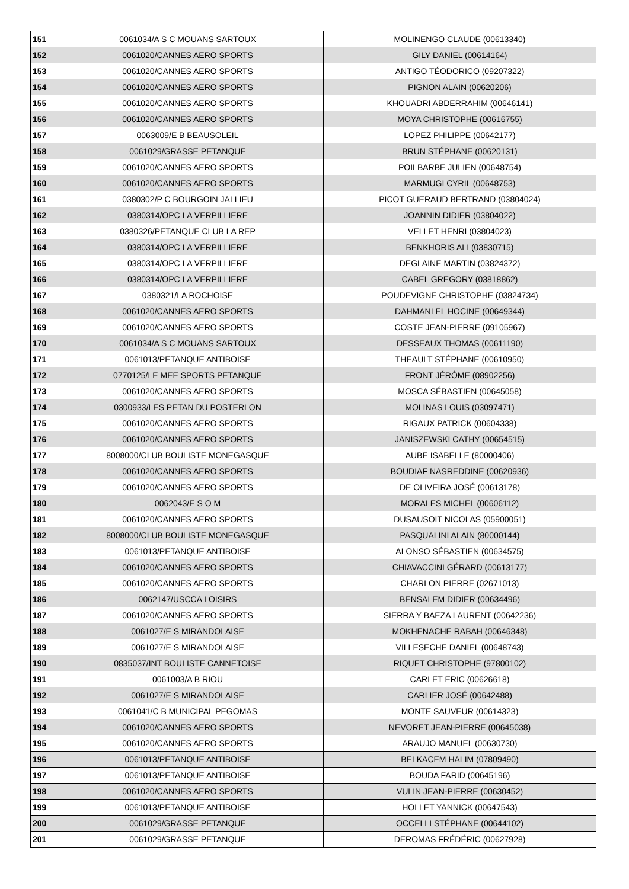| 151 | 0061034/A S C MOUANS SARTOUX | MOLINENGO CLAUDE (00613340) |
| 152 | 0061020/CANNES AERO SPORTS | GILY DANIEL (00614164) |
| 153 | 0061020/CANNES AERO SPORTS | ANTIGO TÉODORICO (09207322) |
| 154 | 0061020/CANNES AERO SPORTS | PIGNON ALAIN (00620206) |
| 155 | 0061020/CANNES AERO SPORTS | KHOUADRI ABDERRAHIM (00646141) |
| 156 | 0061020/CANNES AERO SPORTS | MOYA CHRISTOPHE (00616755) |
| 157 | 0063009/E B BEAUSOLEIL | LOPEZ PHILIPPE (00642177) |
| 158 | 0061029/GRASSE PETANQUE | BRUN STÉPHANE (00620131) |
| 159 | 0061020/CANNES AERO SPORTS | POILBARBE JULIEN (00648754) |
| 160 | 0061020/CANNES AERO SPORTS | MARMUGI CYRIL (00648753) |
| 161 | 0380302/P C BOURGOIN JALLIEU | PICOT GUERAUD BERTRAND (03804024) |
| 162 | 0380314/OPC LA VERPILLIERE | JOANNIN DIDIER (03804022) |
| 163 | 0380326/PETANQUE CLUB LA REP | VELLET HENRI (03804023) |
| 164 | 0380314/OPC LA VERPILLIERE | BENKHORIS ALI (03830715) |
| 165 | 0380314/OPC LA VERPILLIERE | DEGLAINE MARTIN (03824372) |
| 166 | 0380314/OPC LA VERPILLIERE | CABEL GREGORY (03818862) |
| 167 | 0380321/LA ROCHOISE | POUDEVIGNE CHRISTOPHE (03824734) |
| 168 | 0061020/CANNES AERO SPORTS | DAHMANI EL HOCINE (00649344) |
| 169 | 0061020/CANNES AERO SPORTS | COSTE JEAN-PIERRE (09105967) |
| 170 | 0061034/A S C MOUANS SARTOUX | DESSEAUX THOMAS (00611190) |
| 171 | 0061013/PETANQUE ANTIBOISE | THEAULT STÉPHANE (00610950) |
| 172 | 0770125/LE MEE SPORTS PETANQUE | FRONT JÉRÔME (08902256) |
| 173 | 0061020/CANNES AERO SPORTS | MOSCA SÉBASTIEN (00645058) |
| 174 | 0300933/LES PETAN DU POSTERLON | MOLINAS LOUIS (03097471) |
| 175 | 0061020/CANNES AERO SPORTS | RIGAUX PATRICK (00604338) |
| 176 | 0061020/CANNES AERO SPORTS | JANISZEWSKI CATHY (00654515) |
| 177 | 8008000/CLUB BOULISTE MONEGASQUE | AUBE ISABELLE (80000406) |
| 178 | 0061020/CANNES AERO SPORTS | BOUDIAF NASREDDINE (00620936) |
| 179 | 0061020/CANNES AERO SPORTS | DE OLIVEIRA JOSÉ (00613178) |
| 180 | 0062043/E S O M | MORALES MICHEL (00606112) |
| 181 | 0061020/CANNES AERO SPORTS | DUSAUSOIT NICOLAS (05900051) |
| 182 | 8008000/CLUB BOULISTE MONEGASQUE | PASQUALINI ALAIN (80000144) |
| 183 | 0061013/PETANQUE ANTIBOISE | ALONSO SÉBASTIEN (00634575) |
| 184 | 0061020/CANNES AERO SPORTS | CHIAVACCINI GÉRARD (00613177) |
| 185 | 0061020/CANNES AERO SPORTS | CHARLON PIERRE (02671013) |
| 186 | 0062147/USCCA LOISIRS | BENSALEM DIDIER (00634496) |
| 187 | 0061020/CANNES AERO SPORTS | SIERRA Y BAEZA LAURENT (00642236) |
| 188 | 0061027/E S MIRANDOLAISE | MOKHENACHE RABAH (00646348) |
| 189 | 0061027/E S MIRANDOLAISE | VILLESECHE DANIEL (00648743) |
| 190 | 0835037/INT BOULISTE CANNETOISE | RIQUET CHRISTOPHE (97800102) |
| 191 | 0061003/A B RIOU | CARLET ERIC (00626618) |
| 192 | 0061027/E S MIRANDOLAISE | CARLIER JOSÉ (00642488) |
| 193 | 0061041/C B MUNICIPAL PEGOMAS | MONTE SAUVEUR (00614323) |
| 194 | 0061020/CANNES AERO SPORTS | NEVORET JEAN-PIERRE (00645038) |
| 195 | 0061020/CANNES AERO SPORTS | ARAUJO MANUEL (00630730) |
| 196 | 0061013/PETANQUE ANTIBOISE | BELKACEM HALIM (07809490) |
| 197 | 0061013/PETANQUE ANTIBOISE | BOUDA FARID (00645196) |
| 198 | 0061020/CANNES AERO SPORTS | VULIN JEAN-PIERRE (00630452) |
| 199 | 0061013/PETANQUE ANTIBOISE | HOLLET YANNICK (00647543) |
| 200 | 0061029/GRASSE PETANQUE | OCCELLI STÉPHANE (00644102) |
| 201 | 0061029/GRASSE PETANQUE | DEROMAS FRÉDÉRIC (00627928) |